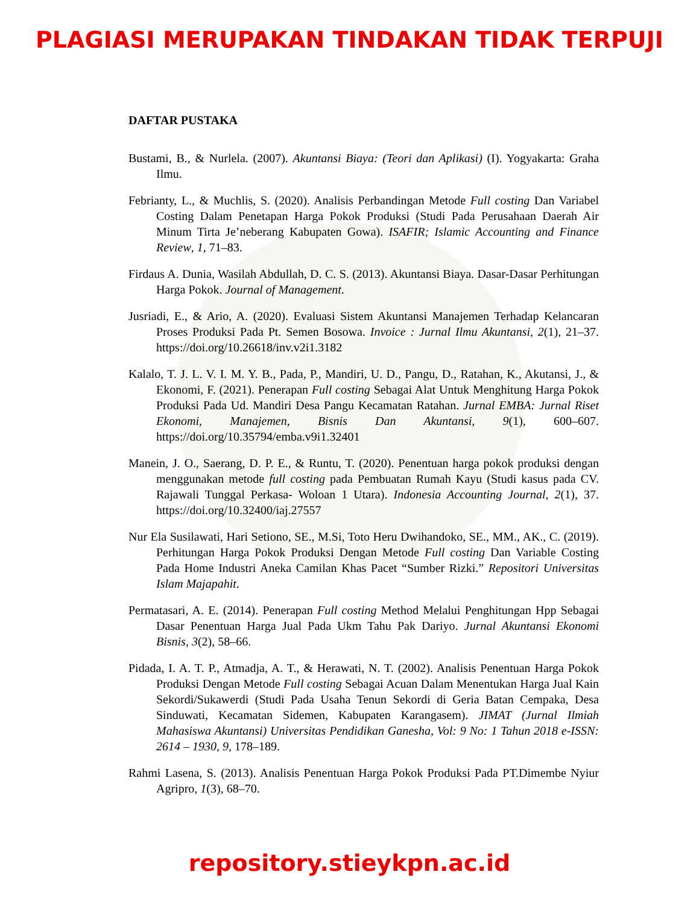PLAGIASI MERUPAKAN TINDAKAN TIDAK TERPUJI
DAFTAR PUSTAKA
Bustami, B., & Nurlela. (2007). Akuntansi Biaya: (Teori dan Aplikasi) (I). Yogyakarta: Graha Ilmu.
Febrianty, L., & Muchlis, S. (2020). Analisis Perbandingan Metode Full costing Dan Variabel Costing Dalam Penetapan Harga Pokok Produksi (Studi Pada Perusahaan Daerah Air Minum Tirta Je’neberang Kabupaten Gowa). ISAFIR; Islamic Accounting and Finance Review, 1, 71–83.
Firdaus A. Dunia, Wasilah Abdullah, D. C. S. (2013). Akuntansi Biaya. Dasar-Dasar Perhitungan Harga Pokok. Journal of Management.
Jusriadi, E., & Ario, A. (2020). Evaluasi Sistem Akuntansi Manajemen Terhadap Kelancaran Proses Produksi Pada Pt. Semen Bosowa. Invoice : Jurnal Ilmu Akuntansi, 2(1), 21–37. https://doi.org/10.26618/inv.v2i1.3182
Kalalo, T. J. L. V. I. M. Y. B., Pada, P., Mandiri, U. D., Pangu, D., Ratahan, K., Akutansi, J., & Ekonomi, F. (2021). Penerapan Full costing Sebagai Alat Untuk Menghitung Harga Pokok Produksi Pada Ud. Mandiri Desa Pangu Kecamatan Ratahan. Jurnal EMBA: Jurnal Riset Ekonomi, Manajemen, Bisnis Dan Akuntansi, 9(1), 600–607. https://doi.org/10.35794/emba.v9i1.32401
Manein, J. O., Saerang, D. P. E., & Runtu, T. (2020). Penentuan harga pokok produksi dengan menggunakan metode full costing pada Pembuatan Rumah Kayu (Studi kasus pada CV. Rajawali Tunggal Perkasa- Woloan 1 Utara). Indonesia Accounting Journal, 2(1), 37. https://doi.org/10.32400/iaj.27557
Nur Ela Susilawati, Hari Setiono, SE., M.Si, Toto Heru Dwihandoko, SE., MM., AK., C. (2019). Perhitungan Harga Pokok Produksi Dengan Metode Full costing Dan Variable Costing Pada Home Industri Aneka Camilan Khas Pacet “Sumber Rizki.” Repositori Universitas Islam Majapahit.
Permatasari, A. E. (2014). Penerapan Full costing Method Melalui Penghitungan Hpp Sebagai Dasar Penentuan Harga Jual Pada Ukm Tahu Pak Dariyo. Jurnal Akuntansi Ekonomi Bisnis, 3(2), 58–66.
Pidada, I. A. T. P., Atmadja, A. T., & Herawati, N. T. (2002). Analisis Penentuan Harga Pokok Produksi Dengan Metode Full costing Sebagai Acuan Dalam Menentukan Harga Jual Kain Sekordi/Sukawerdi (Studi Pada Usaha Tenun Sekordi di Geria Batan Cempaka, Desa Sinduwati, Kecamatan Sidemen, Kabupaten Karangasem). JIMAT (Jurnal Ilmiah Mahasiswa Akuntansi) Universitas Pendidikan Ganesha, Vol: 9 No: 1 Tahun 2018 e-ISSN: 2614 – 1930, 9, 178–189.
Rahmi Lasena, S. (2013). Analisis Penentuan Harga Pokok Produksi Pada PT.Dimembe Nyiur Agripro, 1(3), 68–70.
repository.stieykpn.ac.id